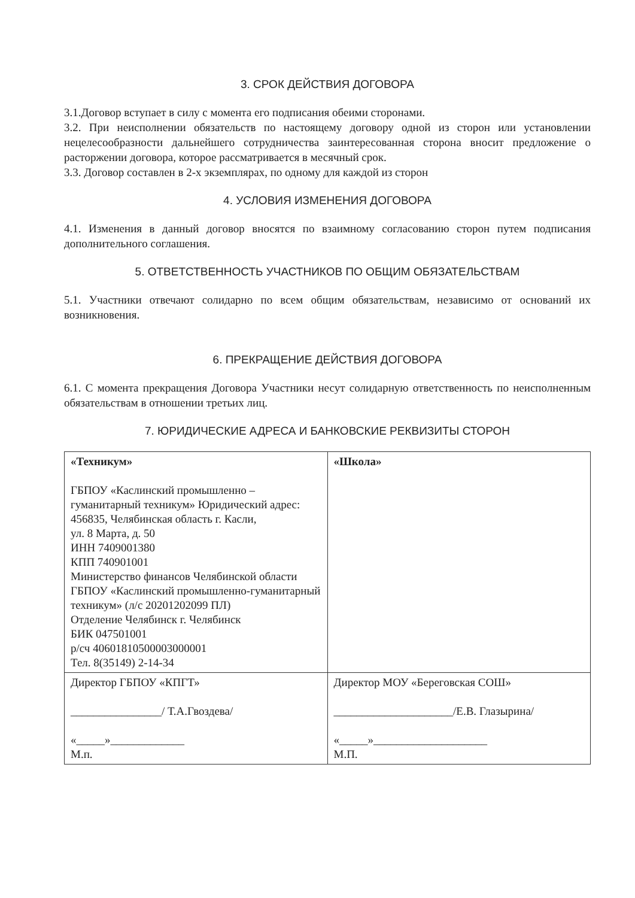3. СРОК ДЕЙСТВИЯ ДОГОВОРА
3.1.Договор вступает в силу с момента его подписания обеими сторонами.
3.2. При неисполнении обязательств по настоящему договору одной из сторон или установлении нецелесообразности дальнейшего сотрудничества заинтересованная сторона вносит предложение о расторжении договора, которое рассматривается в месячный срок.
3.3. Договор составлен в 2-х экземплярах, по одному для каждой из сторон
4. УСЛОВИЯ ИЗМЕНЕНИЯ ДОГОВОРА
4.1. Изменения в данный договор вносятся по взаимному согласованию сторон путем подписания дополнительного соглашения.
5. ОТВЕТСТВЕННОСТЬ УЧАСТНИКОВ ПО ОБЩИМ ОБЯЗАТЕЛЬСТВАМ
5.1. Участники отвечают солидарно по всем общим обязательствам, независимо от оснований их возникновения.
6. ПРЕКРАЩЕНИЕ ДЕЙСТВИЯ ДОГОВОРА
6.1. С момента прекращения Договора Участники несут солидарную ответственность по неисполненным обязательствам в отношении третьих лиц.
7. ЮРИДИЧЕСКИЕ АДРЕСА И БАНКОВСКИЕ РЕКВИЗИТЫ СТОРОН
| «Техникум» ГБПОУ «Каслинский промышленно – гуманитарный техникум» Юридический адрес: 456835, Челябинская область г. Касли, ул. 8 Марта, д. 50 ИНН 7409001380 КПП 740901001 Министерство финансов Челябинской области ГБПОУ «Каслинский промышленно-гуманитарный техникум» (л/с 20201202099 ПЛ) Отделение Челябинск г. Челябинск БИК 047501001 р/сч 40601810500003000001 Тел. 8(35149) 2-14-34 | «Школа» |
| Директор ГБПОУ «КПГТ» ________________/ Т.А.Гвоздева/ «_____»_____________ М.п. | Директор МОУ «Береговская СОШ» _____________________/Е.В. Глазырина/ «_____»____________________ М.П. |